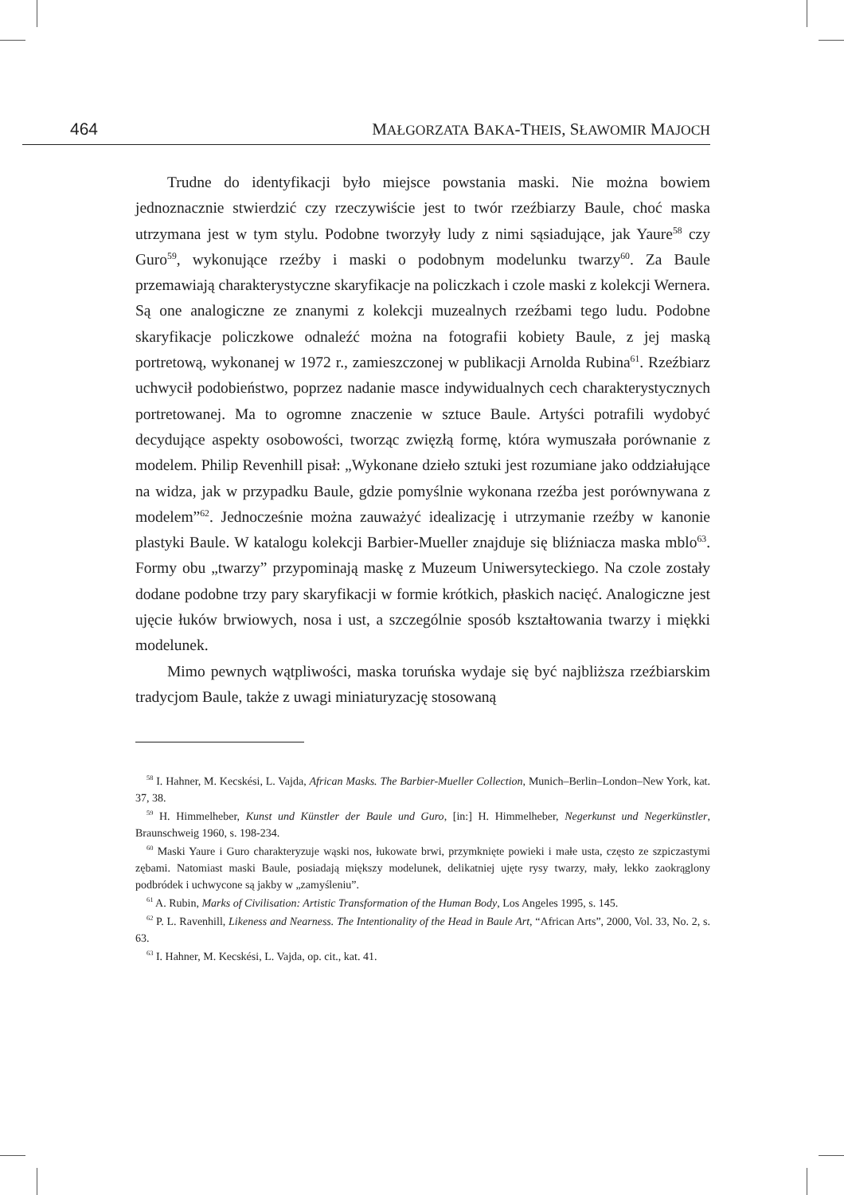464 MAŁGORZATA BAKA-THEIS, SŁAWOMIR MAJOCH
Trudne do identyfikacji było miejsce powstania maski. Nie można bowiem jednoznacznie stwierdzić czy rzeczywiście jest to twór rzeźbiarzy Baule, choć maska utrzymana jest w tym stylu. Podobne tworzyły ludy z nimi sąsiadujące, jak Yaure<sup>58</sup> czy Guro<sup>59</sup>, wykonujące rzeźby i maski o podobnym modelunku twarzy<sup>60</sup>. Za Baule przemawiają charakterystyczne skaryfikacje na policzkach i czole maski z kolekcji Wernera. Są one analogiczne ze znanymi z kolekcji muzealnych rzeźbami tego ludu. Podobne skaryfikacje policzkowe odnaleźć można na fotografii kobiety Baule, z jej maską portretową, wykonanej w 1972 r., zamieszczonej w publikacji Arnolda Rubina<sup>61</sup>. Rzeźbiarz uchwycił podobieństwo, poprzez nadanie masce indywidualnych cech charakterystycznych portretowanej. Ma to ogromne znaczenie w sztuce Baule. Artyści potrafili wydobyć decydujące aspekty osobowości, tworząc zwięzłą formę, która wymuszała porównanie z modelem. Philip Revenhill pisał: „Wykonane dzieło sztuki jest rozumiane jako oddziałujące na widza, jak w przypadku Baule, gdzie pomyślnie wykonana rzeźba jest porównywana z modelem”<sup>62</sup>. Jednocześnie można zauważyć idealizację i utrzymanie rzeźby w kanonie plastyki Baule. W katalogu kolekcji Barbier-Mueller znajduje się bliźniacza maska mblo<sup>63</sup>. Formy obu „twarzy” przypominają maskę z Muzeum Uniwersyteckiego. Na czole zostały dodane podobne trzy pary skaryfikacji w formie krótkich, płaskich nacięć. Analogiczne jest ujęcie łuków brwiowych, nosa i ust, a szczególnie sposób kształtowania twarzy i miękki modelunek.
Mimo pewnych wątpliwości, maska toruńska wydaje się być najbliższa rzeźbiarskim tradycjom Baule, także z uwagi miniaturyzację stosowaną
<sup>58</sup> I. Hahner, M. Kecskési, L. Vajda, African Masks. The Barbier-Mueller Collection, Munich–Berlin–London–New York, kat. 37, 38.
<sup>59</sup> H. Himmelheber, Kunst und Künstler der Baule und Guro, [in:] H. Himmelheber, Negerkunst und Negerkünstler, Braunschweig 1960, s. 198-234.
<sup>60</sup> Maski Yaure i Guro charakteryzuje wąski nos, łukowate brwi, przymknięte powieki i małe usta, często ze szpiczastymi zębami. Natomiast maski Baule, posiadają miększy modelunek, delikatniej ujęte rysy twarzy, mały, lekko zaokrąglony podbródek i uchwycone są jakby w „zamyśleniu”.
<sup>61</sup> A. Rubin, Marks of Civilisation: Artistic Transformation of the Human Body, Los Angeles 1995, s. 145.
<sup>62</sup> P. L. Ravenhill, Likeness and Nearness. The Intentionality of the Head in Baule Art, “African Arts”, 2000, Vol. 33, No. 2, s. 63.
<sup>63</sup> I. Hahner, M. Kecskési, L. Vajda, op. cit., kat. 41.